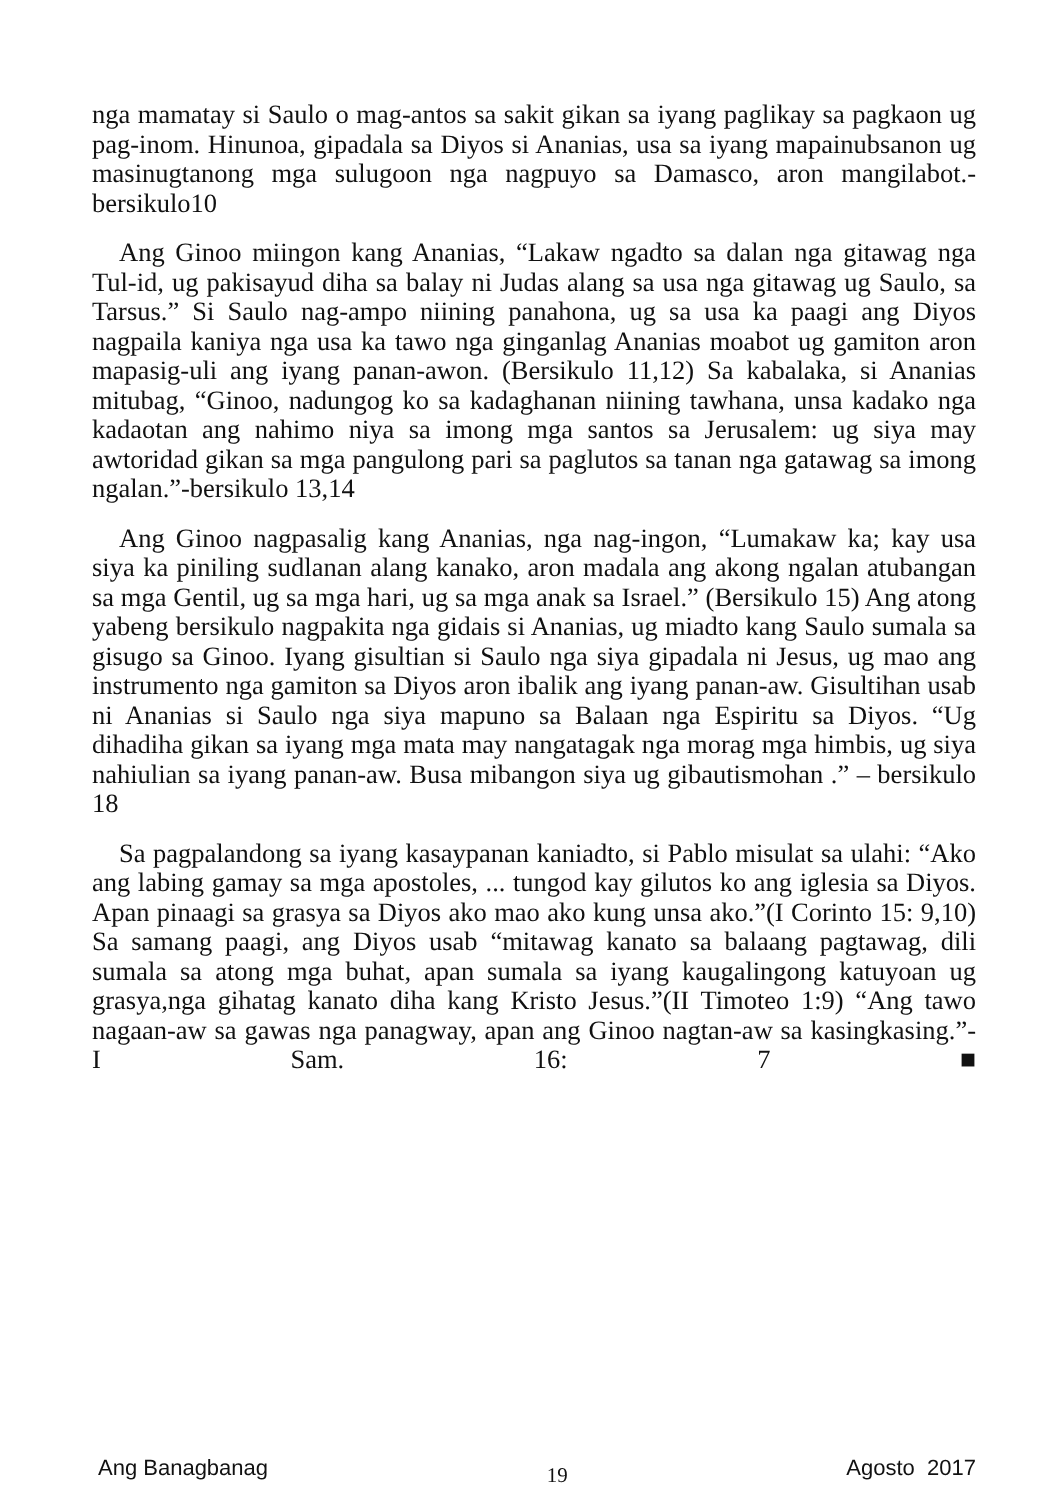nga mamatay si Saulo o mag-antos sa sakit gikan sa iyang paglikay sa pagkaon ug pag-inom. Hinunoa, gipadala sa Diyos si Ananias, usa sa iyang mapainubsanon ug masinugtanong mga sulugoon nga nagpuyo sa Damasco, aron mangilabot.-bersikulo10
Ang Ginoo miingon kang Ananias, “Lakaw ngadto sa dalan nga gitawag nga Tul-id, ug pakisayud diha sa balay ni Judas alang sa usa nga gitawag ug Saulo, sa Tarsus.” Si Saulo nag-ampo niining panahona, ug sa usa ka paagi ang Diyos nagpaila kaniya nga usa ka tawo nga ginganlag Ananias moabot ug gamiton aron mapasig-uli ang iyang panan-awon. (Bersikulo 11,12) Sa kabalaka, si Ananias mitubag, “Ginoo, nadungog ko sa kadaghanan niining tawhana, unsa kadako nga kadaotan ang nahimo niya sa imong mga santos sa Jerusalem: ug siya may awtoridad gikan sa mga pangulong pari sa paglutos sa tanan nga gatawag sa imong ngalan.”-bersikulo 13,14
Ang Ginoo nagpasalig kang Ananias, nga nag-ingon, “Lumakaw ka; kay usa siya ka piniling sudlanan alang kanako, aron madala ang akong ngalan atubangan sa mga Gentil, ug sa mga hari, ug sa mga anak sa Israel.” (Bersikulo 15) Ang atong yabeng bersikulo nagpakita nga gidais si Ananias, ug miadto kang Saulo sumala sa gisugo sa Ginoo. Iyang gisultian si Saulo nga siya gipadala ni Jesus, ug mao ang instrumento nga gamiton sa Diyos aron ibalik ang iyang panan-aw. Gisultihan usab ni Ananias si Saulo nga siya mapuno sa Balaan nga Espiritu sa Diyos. “Ug dihadiha gikan sa iyang mga mata may nangatagak nga morag mga himbis, ug siya nahiulian sa iyang panan-aw. Busa mibangon siya ug gibautismohan .” – bersikulo 18
Sa pagpalandong sa iyang kasaypanan kaniadto, si Pablo misulat sa ulahi: “Ako ang labing gamay sa mga apostoles, ... tungod kay gilutos ko ang iglesia sa Diyos. Apan pinaagi sa grasya sa Diyos ako mao ako kung unsa ako.”(I Corinto 15: 9,10) Sa samang paagi, ang Diyos usab “mitawag kanato sa balaang pagtawag, dili sumala sa atong mga buhat, apan sumala sa iyang kaugalingong katuyoan ug grasya,nga gihatag kanato diha kang Kristo Jesus.”(II Timoteo 1:9) “Ang tawo nagaan-aw sa gawas nga panagway, apan ang Ginoo nagtan-aw sa kasingkasing.”- I Sam. 16: 7 ■
Ang Banagbanag 19 Agosto 2017